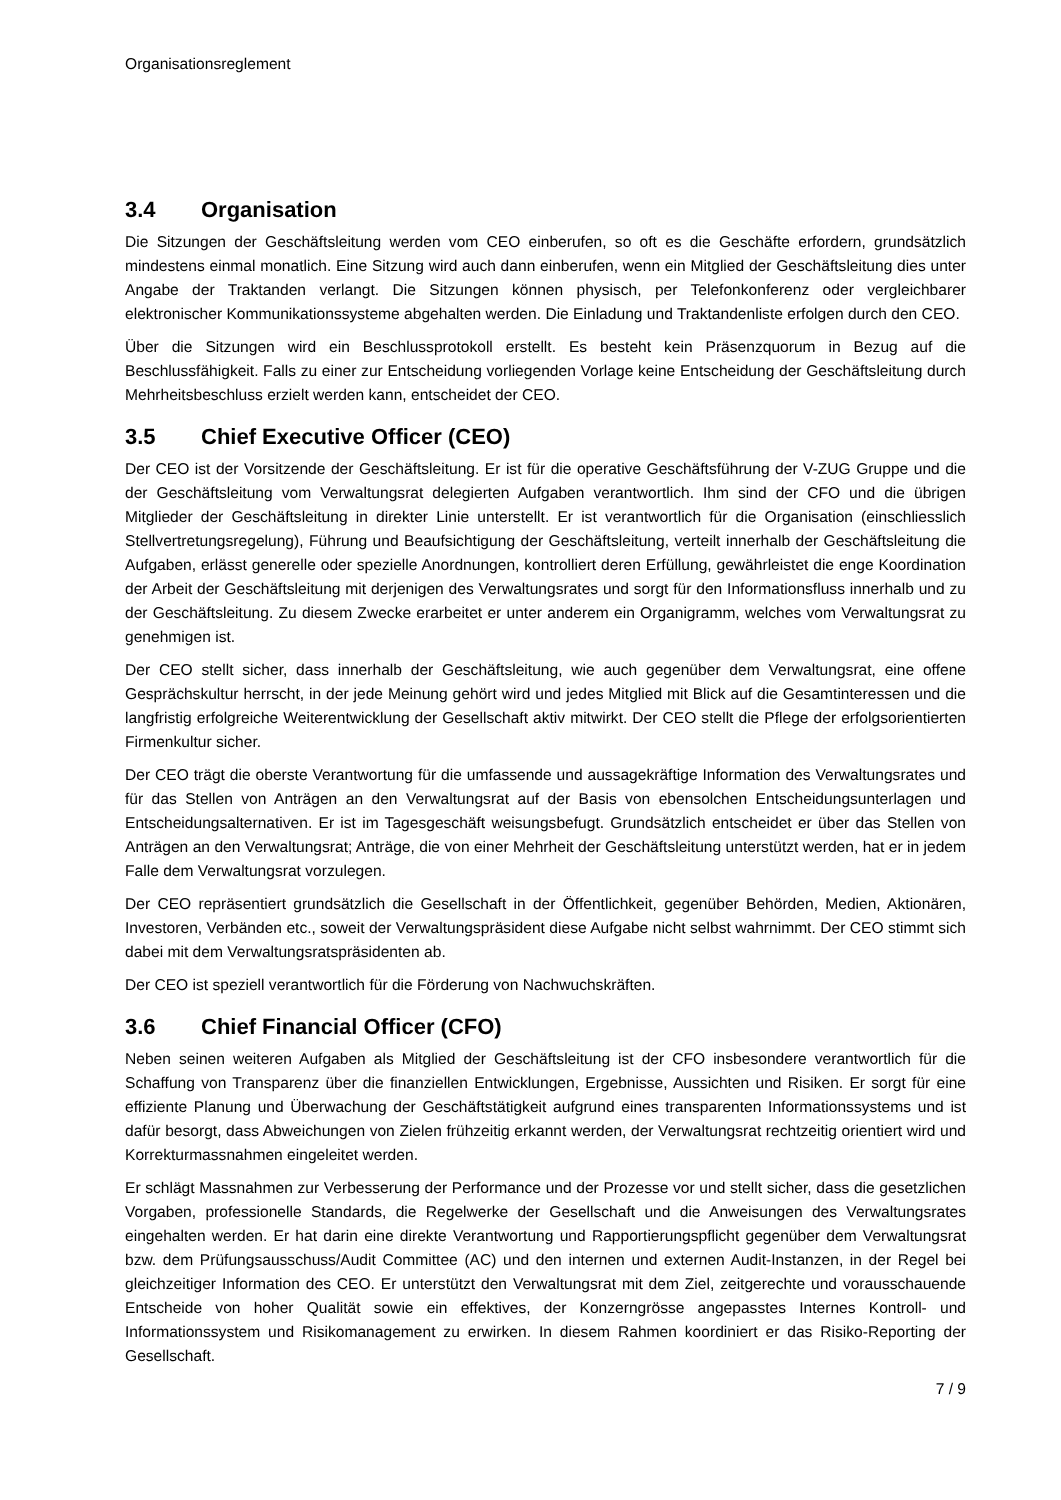Organisationsreglement
3.4 Organisation
Die Sitzungen der Geschäftsleitung werden vom CEO einberufen, so oft es die Geschäfte erfordern, grundsätzlich mindestens einmal monatlich. Eine Sitzung wird auch dann einberufen, wenn ein Mitglied der Geschäftsleitung dies unter Angabe der Traktanden verlangt. Die Sitzungen können physisch, per Telefonkonferenz oder vergleichbarer elektronischer Kommunikationssysteme abgehalten werden. Die Einladung und Traktandenliste erfolgen durch den CEO.
Über die Sitzungen wird ein Beschlussprotokoll erstellt. Es besteht kein Präsenzquorum in Bezug auf die Beschlussfähigkeit. Falls zu einer zur Entscheidung vorliegenden Vorlage keine Entscheidung der Geschäftsleitung durch Mehrheitsbeschluss erzielt werden kann, entscheidet der CEO.
3.5 Chief Executive Officer (CEO)
Der CEO ist der Vorsitzende der Geschäftsleitung. Er ist für die operative Geschäftsführung der V-ZUG Gruppe und die der Geschäftsleitung vom Verwaltungsrat delegierten Aufgaben verantwortlich. Ihm sind der CFO und die übrigen Mitglieder der Geschäftsleitung in direkter Linie unterstellt. Er ist verantwortlich für die Organisation (einschliesslich Stellvertretungsregelung), Führung und Beaufsichtigung der Geschäftsleitung, verteilt innerhalb der Geschäftsleitung die Aufgaben, erlässt generelle oder spezielle Anordnungen, kontrolliert deren Erfüllung, gewährleistet die enge Koordination der Arbeit der Geschäftsleitung mit derjenigen des Verwaltungsrates und sorgt für den Informationsfluss innerhalb und zu der Geschäftsleitung. Zu diesem Zwecke erarbeitet er unter anderem ein Organigramm, welches vom Verwaltungsrat zu genehmigen ist.
Der CEO stellt sicher, dass innerhalb der Geschäftsleitung, wie auch gegenüber dem Verwaltungsrat, eine offene Gesprächskultur herrscht, in der jede Meinung gehört wird und jedes Mitglied mit Blick auf die Gesamtinteressen und die langfristig erfolgreiche Weiterentwicklung der Gesellschaft aktiv mitwirkt. Der CEO stellt die Pflege der erfolgsorientierten Firmenkultur sicher.
Der CEO trägt die oberste Verantwortung für die umfassende und aussagekräftige Information des Verwaltungsrates und für das Stellen von Anträgen an den Verwaltungsrat auf der Basis von ebensolchen Entscheidungsunterlagen und Entscheidungsalternativen. Er ist im Tagesgeschäft weisungsbefugt. Grundsätzlich entscheidet er über das Stellen von Anträgen an den Verwaltungsrat; Anträge, die von einer Mehrheit der Geschäftsleitung unterstützt werden, hat er in jedem Falle dem Verwaltungsrat vorzulegen.
Der CEO repräsentiert grundsätzlich die Gesellschaft in der Öffentlichkeit, gegenüber Behörden, Medien, Aktionären, Investoren, Verbänden etc., soweit der Verwaltungspräsident diese Aufgabe nicht selbst wahrnimmt. Der CEO stimmt sich dabei mit dem Verwaltungsratspräsidenten ab.
Der CEO ist speziell verantwortlich für die Förderung von Nachwuchskräften.
3.6 Chief Financial Officer (CFO)
Neben seinen weiteren Aufgaben als Mitglied der Geschäftsleitung ist der CFO insbesondere verantwortlich für die Schaffung von Transparenz über die finanziellen Entwicklungen, Ergebnisse, Aussichten und Risiken. Er sorgt für eine effiziente Planung und Überwachung der Geschäftstätigkeit aufgrund eines transparenten Informationssystems und ist dafür besorgt, dass Abweichungen von Zielen frühzeitig erkannt werden, der Verwaltungsrat rechtzeitig orientiert wird und Korrekturmassnahmen eingeleitet werden.
Er schlägt Massnahmen zur Verbesserung der Performance und der Prozesse vor und stellt sicher, dass die gesetzlichen Vorgaben, professionelle Standards, die Regelwerke der Gesellschaft und die Anweisungen des Verwaltungsrates eingehalten werden. Er hat darin eine direkte Verantwortung und Rapportierungspflicht gegenüber dem Verwaltungsrat bzw. dem Prüfungsausschuss/Audit Committee (AC) und den internen und externen Audit-Instanzen, in der Regel bei gleichzeitiger Information des CEO. Er unterstützt den Verwaltungsrat mit dem Ziel, zeitgerechte und vorausschauende Entscheide von hoher Qualität sowie ein effektives, der Konzerngrösse angepasstes Internes Kontroll- und Informationssystem und Risikomanagement zu erwirken. In diesem Rahmen koordiniert er das Risiko-Reporting der Gesellschaft.
7 / 9